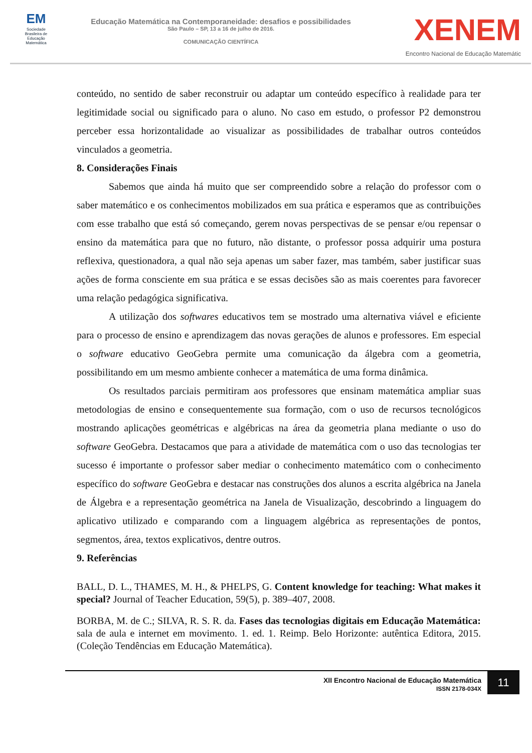EM
Sociedade Brasileira de Educação Matemática
Educação Matemática na Contemporaneidade: desafios e possibilidades
São Paulo – SP, 13 a 16 de julho de 2016.
COMUNICAÇÃO CIENTÍFICA
XENEM
Encontro Nacional de Educação Matemátic
conteúdo, no sentido de saber reconstruir ou adaptar um conteúdo específico à realidade para ter legitimidade social ou significado para o aluno. No caso em estudo, o professor P2 demonstrou perceber essa horizontalidade ao visualizar as possibilidades de trabalhar outros conteúdos vinculados a geometria.
8. Considerações Finais
Sabemos que ainda há muito que ser compreendido sobre a relação do professor com o saber matemático e os conhecimentos mobilizados em sua prática e esperamos que as contribuições com esse trabalho que está só começando, gerem novas perspectivas de se pensar e/ou repensar o ensino da matemática para que no futuro, não distante, o professor possa adquirir uma postura reflexiva, questionadora, a qual não seja apenas um saber fazer, mas também, saber justificar suas ações de forma consciente em sua prática e se essas decisões são as mais coerentes para favorecer uma relação pedagógica significativa.
A utilização dos softwares educativos tem se mostrado uma alternativa viável e eficiente para o processo de ensino e aprendizagem das novas gerações de alunos e professores. Em especial o software educativo GeoGebra permite uma comunicação da álgebra com a geometria, possibilitando em um mesmo ambiente conhecer a matemática de uma forma dinâmica.
Os resultados parciais permitiram aos professores que ensinam matemática ampliar suas metodologias de ensino e consequentemente sua formação, com o uso de recursos tecnológicos mostrando aplicações geométricas e algébricas na área da geometria plana mediante o uso do software GeoGebra. Destacamos que para a atividade de matemática com o uso das tecnologias ter sucesso é importante o professor saber mediar o conhecimento matemático com o conhecimento específico do software GeoGebra e destacar nas construções dos alunos a escrita algébrica na Janela de Álgebra e a representação geométrica na Janela de Visualização, descobrindo a linguagem do aplicativo utilizado e comparando com a linguagem algébrica as representações de pontos, segmentos, área, textos explicativos, dentre outros.
9. Referências
BALL, D. L., THAMES, M. H., & PHELPS, G. Content knowledge for teaching: What makes it special? Journal of Teacher Education, 59(5), p. 389–407, 2008.
BORBA, M. de C.; SILVA, R. S. R. da. Fases das tecnologias digitais em Educação Matemática: sala de aula e internet em movimento. 1. ed. 1. Reimp. Belo Horizonte: autêntica Editora, 2015. (Coleção Tendências em Educação Matemática).
XII Encontro Nacional de Educação Matemática
ISSN 2178-034X
11